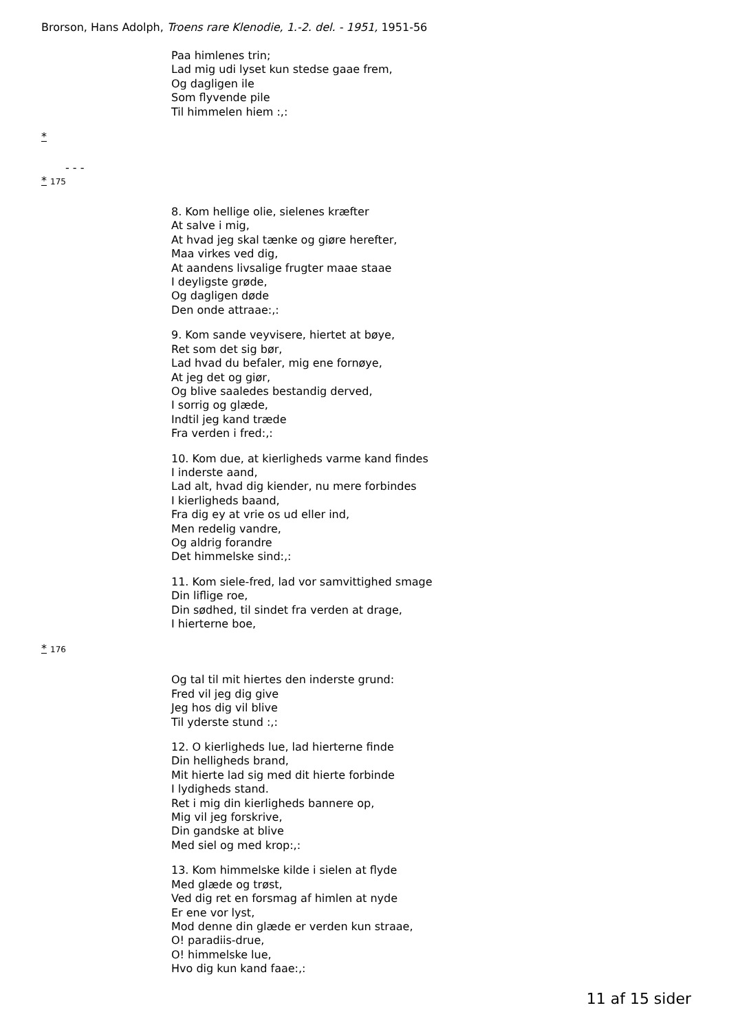Brorson, Hans Adolph, Troens rare Klenodie, 1.-2. del. - 1951, 1951-56
Paa himlenes trin;
Lad mig udi lyset kun stedse gaae frem,
Og dagligen ile
Som flyvende pile
Til himmelen hiem :,:
*
- - -
* 175
8. Kom hellige olie, sielenes kræfter
At salve i mig,
At hvad jeg skal tænke og giøre herefter,
Maa virkes ved dig,
At aandens livsalige frugter maae staae
I deyligste grøde,
Og dagligen døde
Den onde attraae:,:
9. Kom sande veyvisere, hiertet at bøye,
Ret som det sig bør,
Lad hvad du befaler, mig ene fornøye,
At jeg det og giør,
Og blive saaledes bestandig derved,
I sorrig og glæde,
Indtil jeg kand træde
Fra verden i fred:,:
10. Kom due, at kierligheds varme kand findes
I inderste aand,
Lad alt, hvad dig kiender, nu mere forbindes
I kierligheds baand,
Fra dig ey at vrie os ud eller ind,
Men redelig vandre,
Og aldrig forandre
Det himmelske sind:,:
11. Kom siele-fred, lad vor samvittighed smage
Din liflige roe,
Din sødhed, til sindet fra verden at drage,
I hierterne boe,
* 176
Og tal til mit hiertes den inderste grund:
Fred vil jeg dig give
Jeg hos dig vil blive
Til yderste stund :,:
12. O kierligheds lue, lad hierterne finde
Din helligheds brand,
Mit hierte lad sig med dit hierte forbinde
I lydigheds stand.
Ret i mig din kierligheds bannere op,
Mig vil jeg forskrive,
Din gandske at blive
Med siel og med krop:,:
13. Kom himmelske kilde i sielen at flyde
Med glæde og trøst,
Ved dig ret en forsmag af himlen at nyde
Er ene vor lyst,
Mod denne din glæde er verden kun straae,
O! paradiis-drue,
O! himmelske lue,
Hvo dig kun kand faae:,:
11 af 15 sider